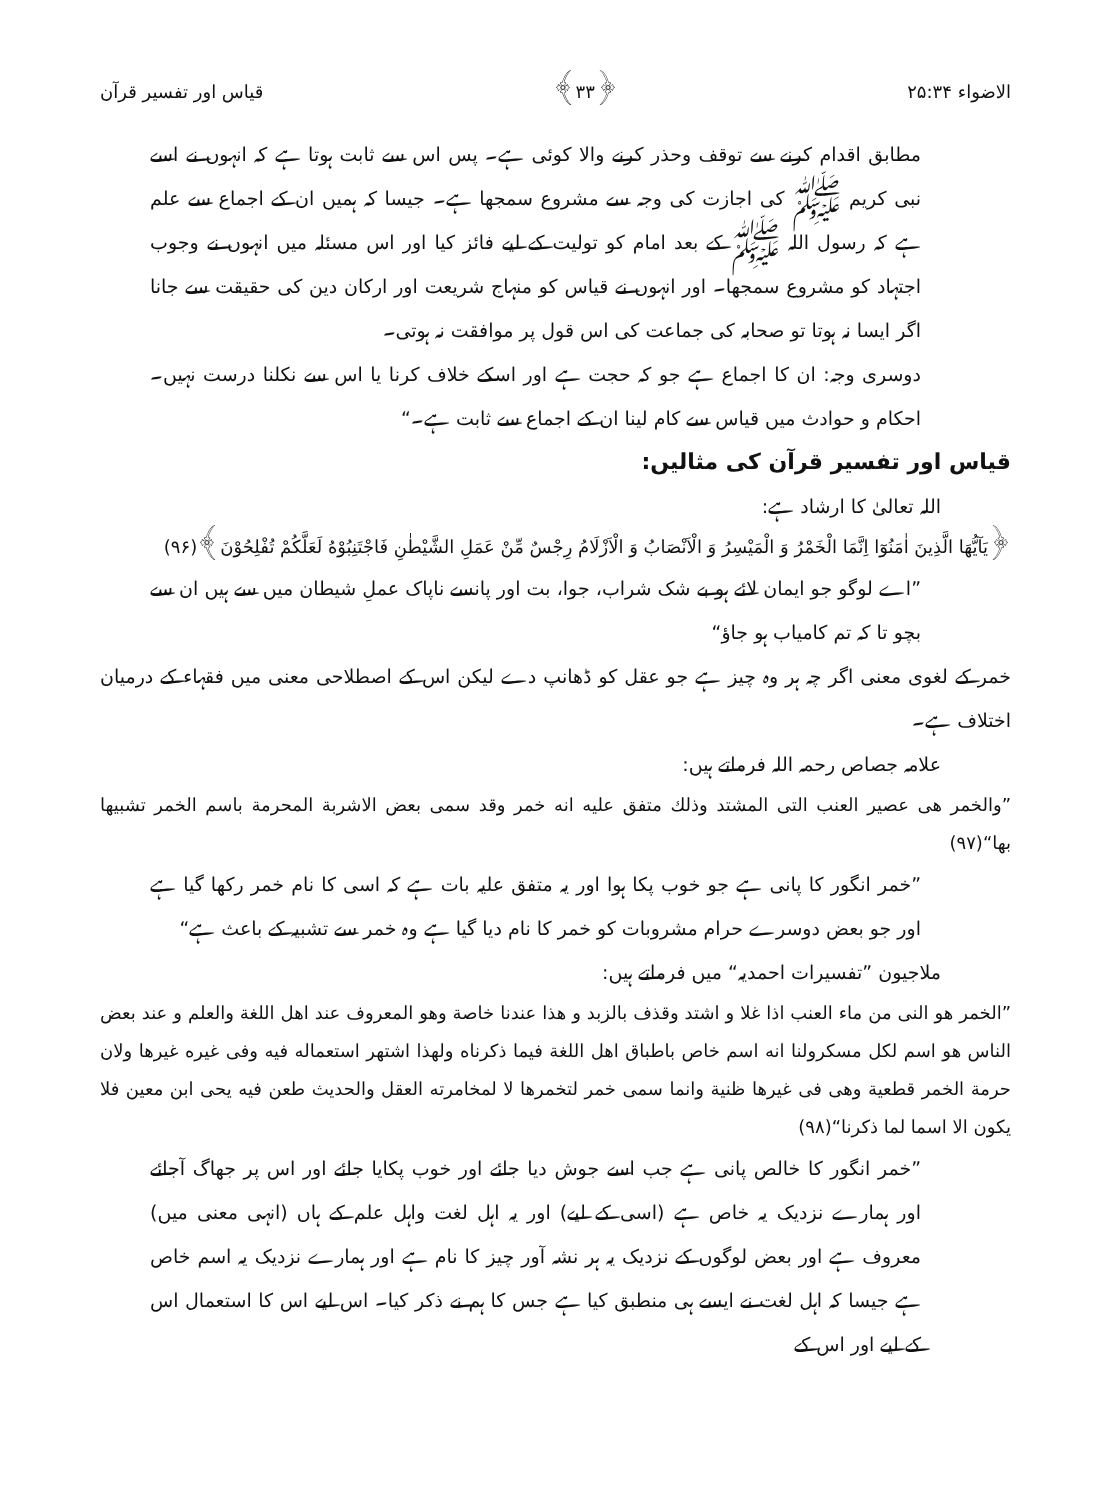الاضواء ۲۵:۳۴ ﴿۳۳﴾ قیاس اور تفسیر قرآن
مطابق اقدام کرنے سے توقف وحذر کرنے والا کوئی ہے۔ پس اس سے ثابت ہوتا ہے کہ انہوں نے اسے نبی کریم ﷺ کی اجازت کی وجہ سے مشروع سمجھا ہے۔ جیسا کہ ہمیں ان کے اجماع سے علم ہے کہ رسول اللہ ﷺ کے بعد امام کو تولیت کے لیے فائز کیا اور اس مسئلہ میں انہوں نے وجوب اجتہاد کو مشروع سمجھا۔ اور انہوں نے قیاس کو منہاج شریعت اور ارکان دین کی حقیقت سے جانا اگر ایسا نہ ہوتا تو صحابہ کی جماعت کی اس قول پر موافقت نہ ہوتی۔
دوسری وجہ: ان کا اجماع ہے جو کہ حجت ہے اور اسکے خلاف کرنا یا اس سے نکلنا درست نہیں۔ احکام و حوادث میں قیاس سے کام لینا ان کے اجماع سے ثابت ہے۔“
قیاس اور تفسیر قرآن کی مثالیں:
اللہ تعالیٰ کا ارشاد ہے:
﴿يَآيُّهَا الَّذِينَ اٰمَنُوٓا اِنَّمَا الْخَمْرُ وَ الْمَيْسِرُ وَ الْاَنْصَابُ وَ الْاَزْلَامُ رِجْسٌ مِّنْ عَمَلِ الشَّيْطٰنِ فَاجْتَنِبُوْهُ لَعَلَّكُمْ تُفْلِحُوْنَ﴾(۹۶)
”اے لوگو جو ایمان لائے ہو بے شک شراب، جوا، بت اور پانسے ناپاک عملِ شیطان میں سے ہیں ان سے بچو تا کہ تم کامیاب ہو جاؤ“
خمر کے لغوی معنی اگر چہ ہر وہ چیز ہے جو عقل کو ڈھانپ دے لیکن اس کے اصطلاحی معنی میں فقہاء کے درمیان اختلاف ہے۔
علامہ جصاص رحمہ اللہ فرماتے ہیں:
”والخمر هی عصير العنب التی المشتد وذلك متفق عليه انه خمر وقد سمی بعض الاشربة المحرمة باسم الخمر تشبيها بها“(۹۷)
”خمر انگور کا پانی ہے جو خوب پکا ہوا اور یہ متفق علیہ بات ہے کہ اسی کا نام خمر رکھا گیا ہے اور جو بعض دوسرے حرام مشروبات کو خمر کا نام دیا گیا ہے وہ خمر سے تشبیہ کے باعث ہے“
ملاجیون ”تفسیرات احمدیہ“ میں فرماتے ہیں:
”الخمر هو النی من ماء العنب اذا غلا و اشتد وقذف بالزبد و هذا عندنا خاصة وهو المعروف عند اهل اللغة والعلم و عند بعض الناس هو اسم لكل مسكرولنا انه اسم خاص باطباق اهل اللغة فيما ذكرناه ولهذا اشتهر استعماله فيه وفی غيره غيرها ولان حرمة الخمر قطعية وهی فی غيرها ظنية وانما سمی خمر لتخمرها لا لمخامرته العقل والحديث طعن فيه يحی ابن معين فلا يكون الا اسما لما ذكرنا“(۹۸)
”خمر انگور کا خالص پانی ہے جب اسے جوش دیا جائے اور خوب پکایا جائے اور اس پر جھاگ آجائے اور ہمارے نزدیک یہ خاص ہے (اسی کے لیے) اور یہ اہل لغت واہل علم کے ہاں (انہی معنی میں) معروف ہے اور بعض لوگوں کے نزدیک یہ ہر نشہ آور چیز کا نام ہے اور ہمارے نزدیک یہ اسم خاص ہے جیسا کہ اہل لغت نے ایسے ہی منطبق کیا ہے جس کا ہم نے ذکر کیا۔ اس لیے اس کا استعمال اس کے لیے اور اس کے